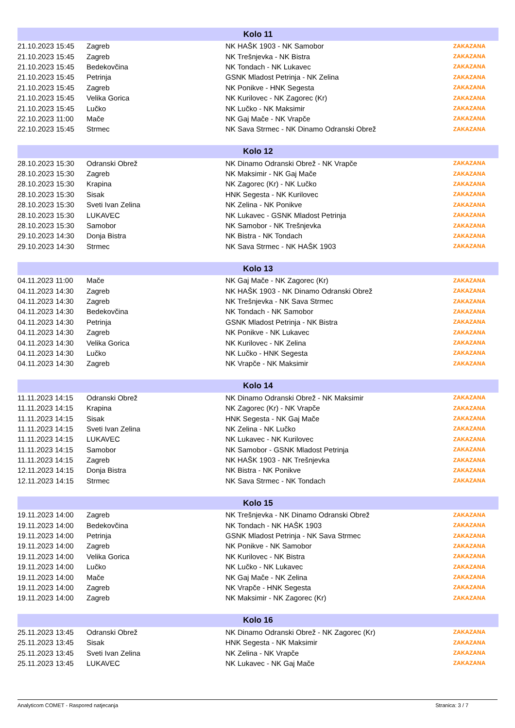| Kolo 11 | | | |
| --- | --- | --- | --- |
| 21.10.2023 15:45 | Zagreb | NK HAŠK 1903 - NK Samobor | ZAKAZANA |
| 21.10.2023 15:45 | Zagreb | NK Trešnjevka - NK Bistra | ZAKAZANA |
| 21.10.2023 15:45 | Bedekovčina | NK Tondach - NK Lukavec | ZAKAZANA |
| 21.10.2023 15:45 | Petrinja | GSNK Mladost Petrinja - NK Zelina | ZAKAZANA |
| 21.10.2023 15:45 | Zagreb | NK Ponikve - HNK Segesta | ZAKAZANA |
| 21.10.2023 15:45 | Velika Gorica | NK Kurilovec - NK Zagorec (Kr) | ZAKAZANA |
| 21.10.2023 15:45 | Lučko | NK Lučko - NK Maksimir | ZAKAZANA |
| 22.10.2023 11:00 | Mače | NK Gaj Mače - NK Vrapče | ZAKAZANA |
| 22.10.2023 15:45 | Strmec | NK Sava Strmec - NK Dinamo Odranski Obrež | ZAKAZANA |
| Kolo 12 | | | |
| --- | --- | --- | --- |
| 28.10.2023 15:30 | Odranski Obrež | NK Dinamo Odranski Obrež - NK Vrapče | ZAKAZANA |
| 28.10.2023 15:30 | Zagreb | NK Maksimir - NK Gaj Mače | ZAKAZANA |
| 28.10.2023 15:30 | Krapina | NK Zagorec (Kr) - NK Lučko | ZAKAZANA |
| 28.10.2023 15:30 | Sisak | HNK Segesta - NK Kurilovec | ZAKAZANA |
| 28.10.2023 15:30 | Sveti Ivan Zelina | NK Zelina - NK Ponikve | ZAKAZANA |
| 28.10.2023 15:30 | LUKAVEC | NK Lukavec - GSNK Mladost Petrinja | ZAKAZANA |
| 28.10.2023 15:30 | Samobor | NK Samobor - NK Trešnjevka | ZAKAZANA |
| 29.10.2023 14:30 | Donja Bistra | NK Bistra - NK Tondach | ZAKAZANA |
| 29.10.2023 14:30 | Strmec | NK Sava Strmec - NK HAŠK 1903 | ZAKAZANA |
| Kolo 13 | | | |
| --- | --- | --- | --- |
| 04.11.2023 11:00 | Mače | NK Gaj Mače - NK Zagorec (Kr) | ZAKAZANA |
| 04.11.2023 14:30 | Zagreb | NK HAŠK 1903 - NK Dinamo Odranski Obrež | ZAKAZANA |
| 04.11.2023 14:30 | Zagreb | NK Trešnjevka - NK Sava Strmec | ZAKAZANA |
| 04.11.2023 14:30 | Bedekovčina | NK Tondach - NK Samobor | ZAKAZANA |
| 04.11.2023 14:30 | Petrinja | GSNK Mladost Petrinja - NK Bistra | ZAKAZANA |
| 04.11.2023 14:30 | Zagreb | NK Ponikve - NK Lukavec | ZAKAZANA |
| 04.11.2023 14:30 | Velika Gorica | NK Kurilovec - NK Zelina | ZAKAZANA |
| 04.11.2023 14:30 | Lučko | NK Lučko - HNK Segesta | ZAKAZANA |
| 04.11.2023 14:30 | Zagreb | NK Vrapče - NK Maksimir | ZAKAZANA |
| Kolo 14 | | | |
| --- | --- | --- | --- |
| 11.11.2023 14:15 | Odranski Obrež | NK Dinamo Odranski Obrež - NK Maksimir | ZAKAZANA |
| 11.11.2023 14:15 | Krapina | NK Zagorec (Kr) - NK Vrapče | ZAKAZANA |
| 11.11.2023 14:15 | Sisak | HNK Segesta - NK Gaj Mače | ZAKAZANA |
| 11.11.2023 14:15 | Sveti Ivan Zelina | NK Zelina - NK Lučko | ZAKAZANA |
| 11.11.2023 14:15 | LUKAVEC | NK Lukavec - NK Kurilovec | ZAKAZANA |
| 11.11.2023 14:15 | Samobor | NK Samobor - GSNK Mladost Petrinja | ZAKAZANA |
| 11.11.2023 14:15 | Zagreb | NK HAŠK 1903 - NK Trešnjevka | ZAKAZANA |
| 12.11.2023 14:15 | Donja Bistra | NK Bistra - NK Ponikve | ZAKAZANA |
| 12.11.2023 14:15 | Strmec | NK Sava Strmec - NK Tondach | ZAKAZANA |
| Kolo 15 | | | |
| --- | --- | --- | --- |
| 19.11.2023 14:00 | Zagreb | NK Trešnjevka - NK Dinamo Odranski Obrež | ZAKAZANA |
| 19.11.2023 14:00 | Bedekovčina | NK Tondach - NK HAŠK 1903 | ZAKAZANA |
| 19.11.2023 14:00 | Petrinja | GSNK Mladost Petrinja - NK Sava Strmec | ZAKAZANA |
| 19.11.2023 14:00 | Zagreb | NK Ponikve - NK Samobor | ZAKAZANA |
| 19.11.2023 14:00 | Velika Gorica | NK Kurilovec - NK Bistra | ZAKAZANA |
| 19.11.2023 14:00 | Lučko | NK Lučko - NK Lukavec | ZAKAZANA |
| 19.11.2023 14:00 | Mače | NK Gaj Mače - NK Zelina | ZAKAZANA |
| 19.11.2023 14:00 | Zagreb | NK Vrapče - HNK Segesta | ZAKAZANA |
| 19.11.2023 14:00 | Zagreb | NK Maksimir - NK Zagorec (Kr) | ZAKAZANA |
| Kolo 16 | | | |
| --- | --- | --- | --- |
| 25.11.2023 13:45 | Odranski Obrež | NK Dinamo Odranski Obrež - NK Zagorec (Kr) | ZAKAZANA |
| 25.11.2023 13:45 | Sisak | HNK Segesta - NK Maksimir | ZAKAZANA |
| 25.11.2023 13:45 | Sveti Ivan Zelina | NK Zelina - NK Vrapče | ZAKAZANA |
| 25.11.2023 13:45 | LUKAVEC | NK Lukavec - NK Gaj Mače | ZAKAZANA |
Analyticom COMET - Raspored natjecanja Stranica: 3 / 7